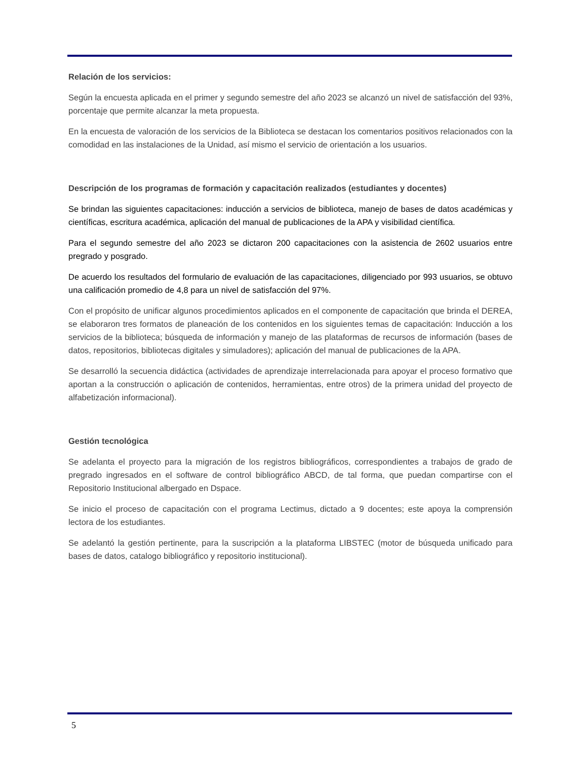Relación de los servicios:
Según la encuesta aplicada en el primer y segundo semestre del año 2023 se alcanzó un nivel de satisfacción del 93%, porcentaje que permite alcanzar la meta propuesta.
En la encuesta de valoración de los servicios de la Biblioteca se destacan los comentarios positivos relacionados con la comodidad en las instalaciones de la Unidad, así mismo el servicio de orientación a los usuarios.
Descripción de los programas de formación y capacitación realizados (estudiantes y docentes)
Se brindan las siguientes capacitaciones: inducción a servicios de biblioteca, manejo de bases de datos académicas y científicas, escritura académica, aplicación del manual de publicaciones de la APA y visibilidad científica.
Para el segundo semestre del año 2023 se dictaron 200 capacitaciones con la asistencia de 2602 usuarios entre pregrado y posgrado.
De acuerdo los resultados del formulario de evaluación de las capacitaciones, diligenciado por 993 usuarios, se obtuvo una calificación promedio de 4,8 para un nivel de satisfacción del 97%.
Con el propósito de unificar algunos procedimientos aplicados en el componente de capacitación que brinda el DEREA, se elaboraron tres formatos de planeación de los contenidos en los siguientes temas de capacitación: Inducción a los servicios de la biblioteca; búsqueda de información y manejo de las plataformas de recursos de información (bases de datos, repositorios, bibliotecas digitales y simuladores); aplicación del manual de publicaciones de la APA.
Se desarrolló la secuencia didáctica (actividades de aprendizaje interrelacionada para apoyar el proceso formativo que aportan a la construcción o aplicación de contenidos, herramientas, entre otros) de la primera unidad del proyecto de alfabetización informacional).
Gestión tecnológica
Se adelanta el proyecto para la migración de los registros bibliográficos, correspondientes a trabajos de grado de pregrado ingresados en el software de control bibliográfico ABCD, de tal forma, que puedan compartirse con el Repositorio Institucional albergado en Dspace.
Se inicio el proceso de capacitación con el programa Lectimus, dictado a 9 docentes; este apoya la comprensión lectora de los estudiantes.
Se adelantó la gestión pertinente, para la suscripción a la plataforma LIBSTEC (motor de búsqueda unificado para bases de datos, catalogo bibliográfico y repositorio institucional).
5